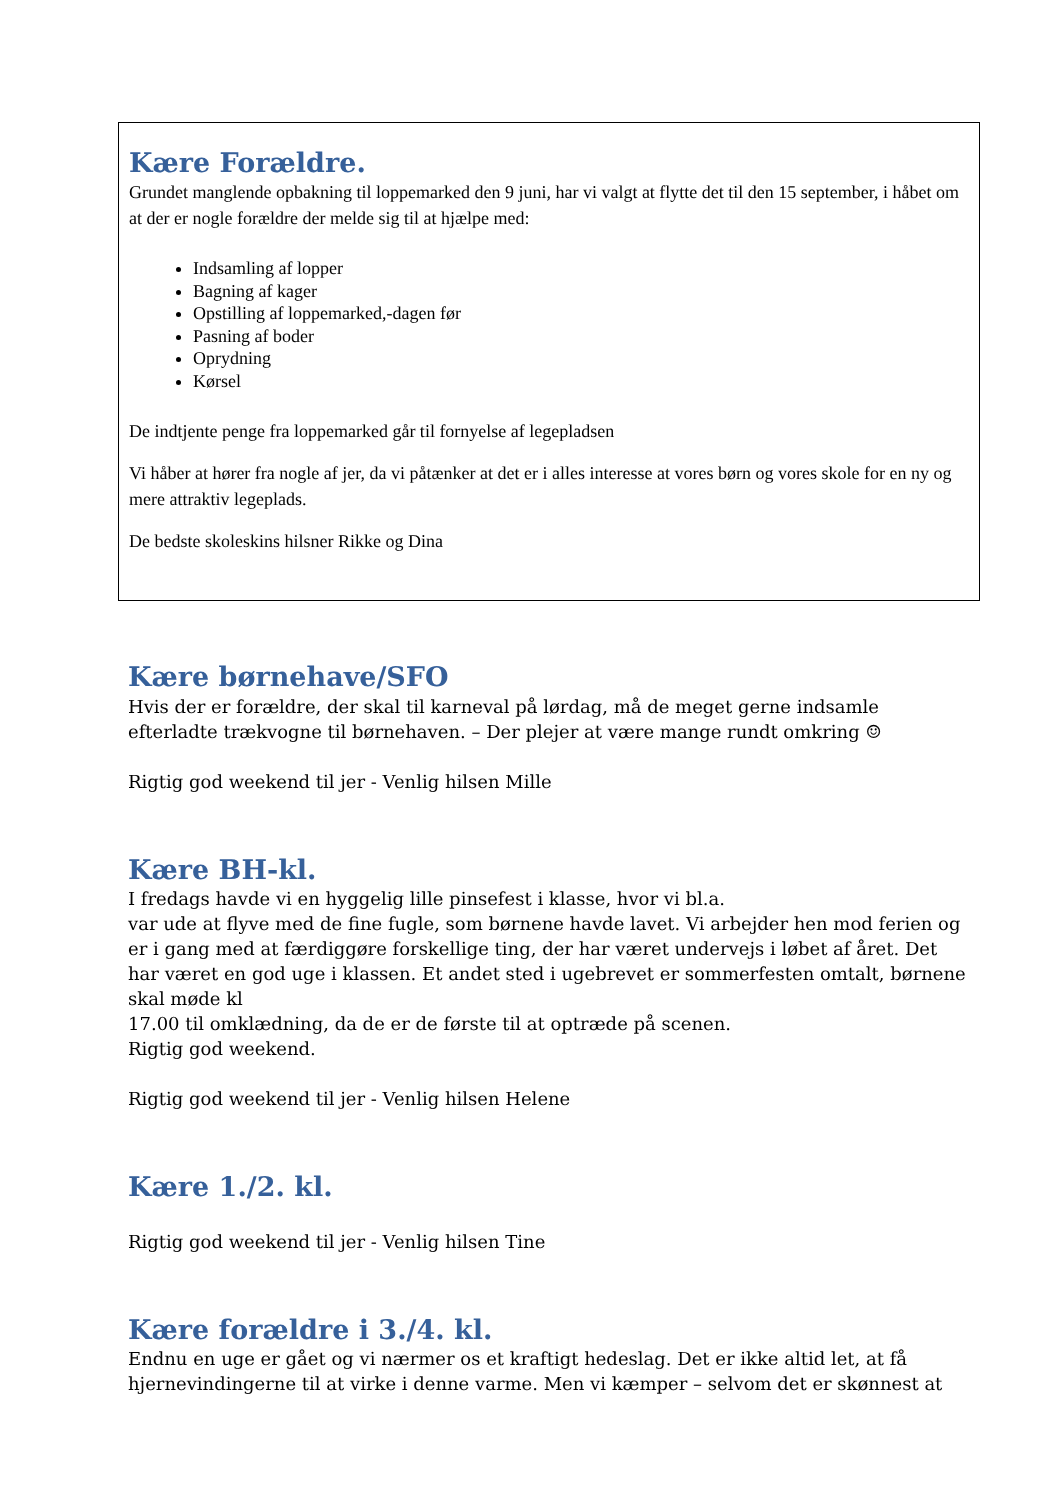Kære Forældre.
Grundet manglende opbakning til loppemarked den 9 juni, har vi valgt at flytte det til den 15 september, i håbet om at der er nogle forældre der melde sig til at hjælpe med:
Indsamling af lopper
Bagning af kager
Opstilling af loppemarked,-dagen før
Pasning af boder
Oprydning
Kørsel
De indtjente penge fra loppemarked går til fornyelse af legepladsen
Vi håber at hører fra nogle af jer, da vi påtænker at det er i alles interesse at vores børn og vores skole for en ny og mere attraktiv legeplads.
De bedste skoleskins hilsner Rikke og Dina
Kære børnehave/SFO
Hvis der er forældre, der skal til karneval på lørdag, må de meget gerne indsamle efterladte trækvogne til børnehaven. – Der plejer at være mange rundt omkring ☺
Rigtig god weekend til jer - Venlig hilsen Mille
Kære BH-kl.
I fredags havde vi en hyggelig lille pinsefest i klasse, hvor vi bl.a.
var ude at flyve med de fine fugle, som børnene havde lavet. Vi arbejder hen mod ferien og er i gang med at færdiggøre forskellige ting, der har været undervejs i løbet af året. Det har været en god uge i klassen. Et andet sted i ugebrevet er sommerfesten omtalt, børnene skal møde kl
17.00 til omklædning, da de er de første til at optræde på scenen.
Rigtig god weekend.
Rigtig god weekend til jer - Venlig hilsen Helene
Kære 1./2. kl.
Rigtig god weekend til jer - Venlig hilsen Tine
Kære forældre i 3./4. kl.
Endnu en uge er gået og vi nærmer os et kraftigt hedeslag. Det er ikke altid let, at få hjernevindingerne til at virke i denne varme. Men vi kæmper – selvom det er skønnest at